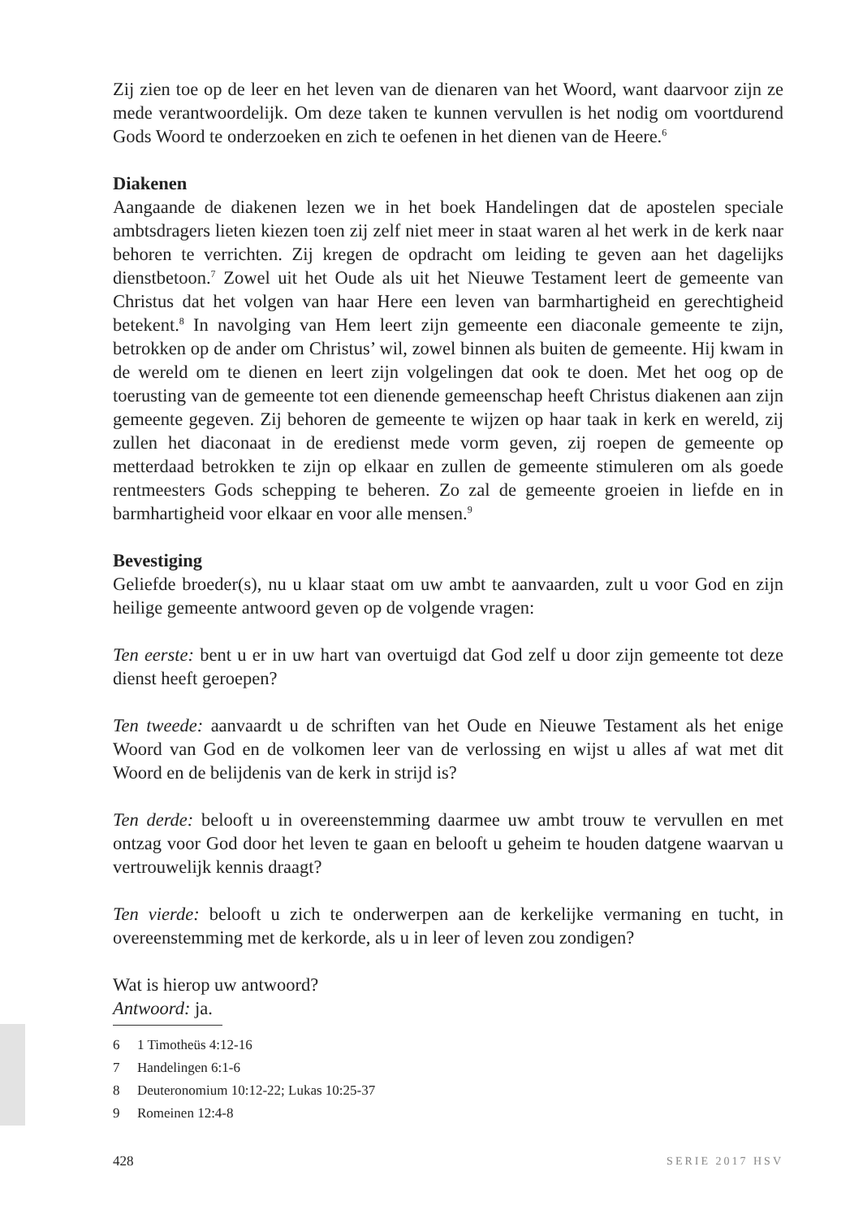Zij zien toe op de leer en het leven van de dienaren van het Woord, want daarvoor zijn ze mede verantwoordelijk. Om deze taken te kunnen vervullen is het nodig om voortdurend Gods Woord te onderzoeken en zich te oefenen in het dienen van de Heere.<sup>6</sup>
Diakenen
Aangaande de diakenen lezen we in het boek Handelingen dat de apostelen speciale ambtsdragers lieten kiezen toen zij zelf niet meer in staat waren al het werk in de kerk naar behoren te verrichten. Zij kregen de opdracht om leiding te geven aan het dagelijks dienstbetoon.<sup>7</sup> Zowel uit het Oude als uit het Nieuwe Testament leert de gemeente van Christus dat het volgen van haar Here een leven van barmhartigheid en gerechtigheid betekent.<sup>8</sup> In navolging van Hem leert zijn gemeente een diaconale gemeente te zijn, betrokken op de ander om Christus’ wil, zowel binnen als buiten de gemeente. Hij kwam in de wereld om te dienen en leert zijn volgelingen dat ook te doen. Met het oog op de toerusting van de gemeente tot een dienende gemeenschap heeft Christus diakenen aan zijn gemeente gegeven. Zij behoren de gemeente te wijzen op haar taak in kerk en wereld, zij zullen het diaconaat in de eredienst mede vorm geven, zij roepen de gemeente op metterdaad betrokken te zijn op elkaar en zullen de gemeente stimuleren om als goede rentmeesters Gods schepping te beheren. Zo zal de gemeente groeien in liefde en in barmhartigheid voor elkaar en voor alle mensen.<sup>9</sup>
Bevestiging
Geliefde broeder(s), nu u klaar staat om uw ambt te aanvaarden, zult u voor God en zijn heilige gemeente antwoord geven op de volgende vragen:
Ten eerste: bent u er in uw hart van overtuigd dat God zelf u door zijn gemeente tot deze dienst heeft geroepen?
Ten tweede: aanvaardt u de schriften van het Oude en Nieuwe Testament als het enige Woord van God en de volkomen leer van de verlossing en wijst u alles af wat met dit Woord en de belijdenis van de kerk in strijd is?
Ten derde: belooft u in overeenstemming daarmee uw ambt trouw te vervullen en met ontzag voor God door het leven te gaan en belooft u geheim te houden datgene waarvan u vertrouwelijk kennis draagt?
Ten vierde: belooft u zich te onderwerpen aan de kerkelijke vermaning en tucht, in overeenstemming met de kerkorde, als u in leer of leven zou zondigen?
Wat is hierop uw antwoord?
Antwoord: ja.
6 1 Timotheüs 4:12-16
7 Handelingen 6:1-6
8 Deuteronomium 10:12-22; Lukas 10:25-37
9 Romeinen 12:4-8
428 SERIE 2017 HSV